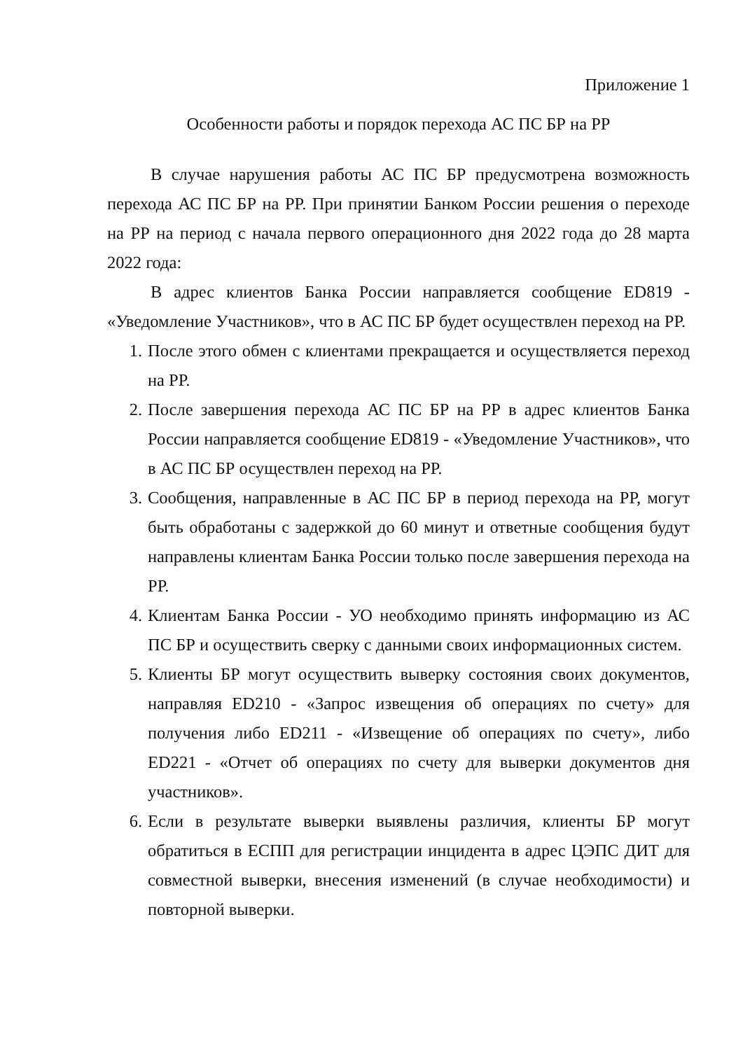Приложение 1
Особенности работы и порядок перехода АС ПС БР на РР
В случае нарушения работы АС ПС БР предусмотрена возможность перехода АС ПС БР на РР. При принятии Банком России решения о переходе на РР на период с начала первого операционного дня 2022 года до 28 марта 2022 года:
В адрес клиентов Банка России направляется сообщение ED819 - «Уведомление Участников», что в АС ПС БР будет осуществлен переход на РР.
1. После этого обмен с клиентами прекращается и осуществляется переход на РР.
2. После завершения перехода АС ПС БР на РР в адрес клиентов Банка России направляется сообщение ED819 - «Уведомление Участников», что в АС ПС БР осуществлен переход на РР.
3. Сообщения, направленные в АС ПС БР в период перехода на РР, могут быть обработаны с задержкой до 60 минут и ответные сообщения будут направлены клиентам Банка России только после завершения перехода на РР.
4. Клиентам Банка России - УО необходимо принять информацию из АС ПС БР и осуществить сверку с данными своих информационных систем.
5. Клиенты БР могут осуществить выверку состояния своих документов, направляя ED210 - «Запрос извещения об операциях по счету» для получения либо ED211 - «Извещение об операциях по счету», либо ED221 - «Отчет об операциях по счету для выверки документов дня участников».
6. Если в результате выверки выявлены различия, клиенты БР могут обратиться в ЕСПП для регистрации инцидента в адрес ЦЭПС ДИТ для совместной выверки, внесения изменений (в случае необходимости) и повторной выверки.